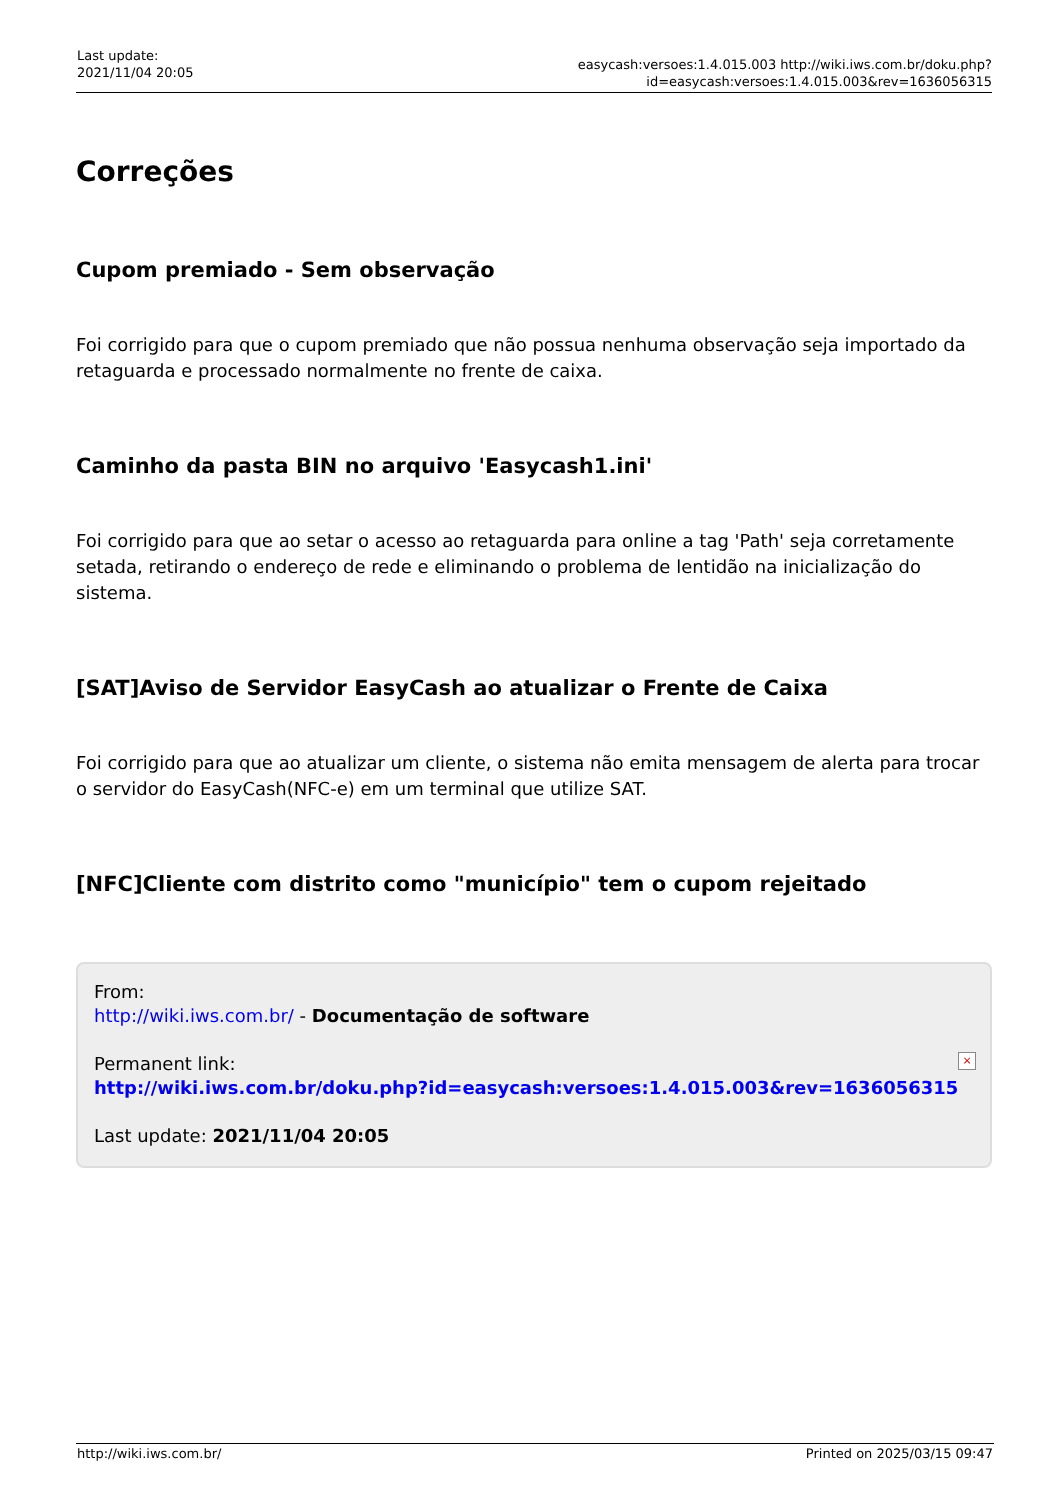Last update:
2021/11/04 20:05
easycash:versoes:1.4.015.003 http://wiki.iws.com.br/doku.php?id=easycash:versoes:1.4.015.003&rev=1636056315
Correções
Cupom premiado - Sem observação
Foi corrigido para que o cupom premiado que não possua nenhuma observação seja importado da retaguarda e processado normalmente no frente de caixa.
Caminho da pasta BIN no arquivo 'Easycash1.ini'
Foi corrigido para que ao setar o acesso ao retaguarda para online a tag 'Path' seja corretamente setada, retirando o endereço de rede e eliminando o problema de lentidão na inicialização do sistema.
[SAT]Aviso de Servidor EasyCash ao atualizar o Frente de Caixa
Foi corrigido para que ao atualizar um cliente, o sistema não emita mensagem de alerta para trocar o servidor do EasyCash(NFC-e) em um terminal que utilize SAT.
[NFC]Cliente com distrito como "município" tem o cupom rejeitado
From:
http://wiki.iws.com.br/ - Documentação de software
Permanent link:
http://wiki.iws.com.br/doku.php?id=easycash:versoes:1.4.015.003&rev=1636056315
Last update: 2021/11/04 20:05
×
http://wiki.iws.com.br/ Printed on 2025/03/15 09:47